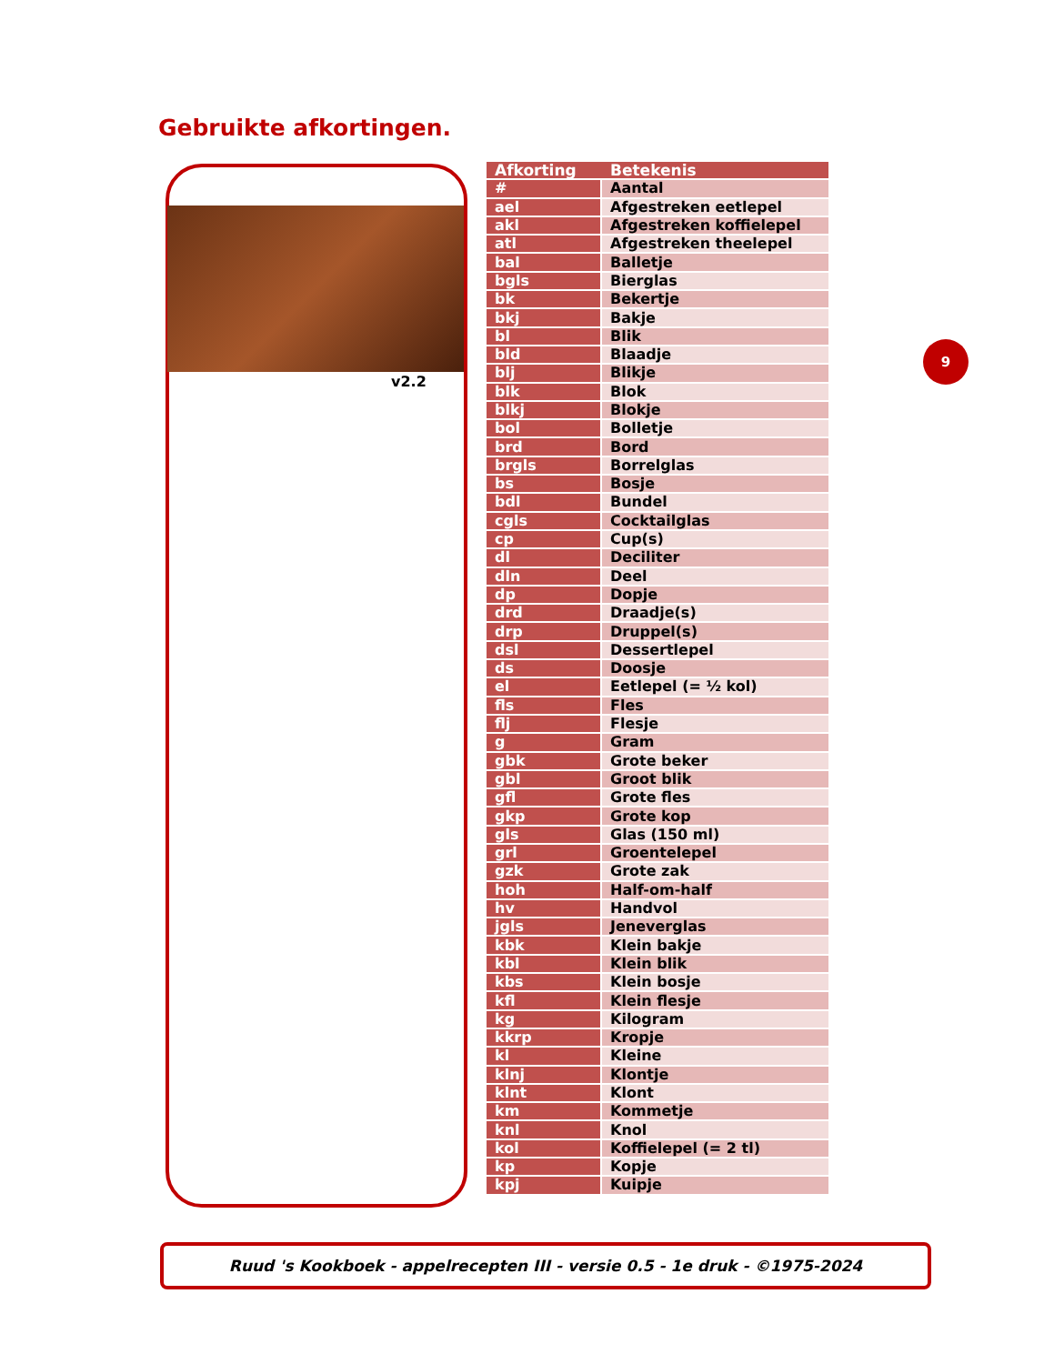Gebruikte afkortingen.
v2.2
| Afkorting | Betekenis |
| --- | --- |
| # | Aantal |
| ael | Afgestreken eetlepel |
| akl | Afgestreken koffielepel |
| atl | Afgestreken theelepel |
| bal | Balletje |
| bgls | Bierglas |
| bk | Bekertje |
| bkj | Bakje |
| bl | Blik |
| bld | Blaadje |
| blj | Blikje |
| blk | Blok |
| blkj | Blokje |
| bol | Bolletje |
| brd | Bord |
| brgls | Borrelglas |
| bs | Bosje |
| bdl | Bundel |
| cgls | Cocktailglas |
| cp | Cup(s) |
| dl | Deciliter |
| dln | Deel |
| dp | Dopje |
| drd | Draadje(s) |
| drp | Druppel(s) |
| dsl | Dessertlepel |
| ds | Doosje |
| el | Eetlepel (= ½ kol) |
| fls | Fles |
| flj | Flesje |
| g | Gram |
| gbk | Grote beker |
| gbl | Groot blik |
| gfl | Grote fles |
| gkp | Grote kop |
| gls | Glas (150 ml) |
| grl | Groentelepel |
| gzk | Grote zak |
| hoh | Half-om-half |
| hv | Handvol |
| jgls | Jeneverglas |
| kbk | Klein bakje |
| kbl | Klein blik |
| kbs | Klein bosje |
| kfl | Klein flesje |
| kg | Kilogram |
| kkrp | Kropje |
| kl | Kleine |
| klnj | Klontje |
| klnt | Klont |
| km | Kommetje |
| knl | Knol |
| kol | Koffielepel (= 2 tl) |
| kp | Kopje |
| kpj | Kuipje |
9
Ruud 's Kookboek - appelrecepten III - versie 0.5 - 1e druk - ©1975-2024